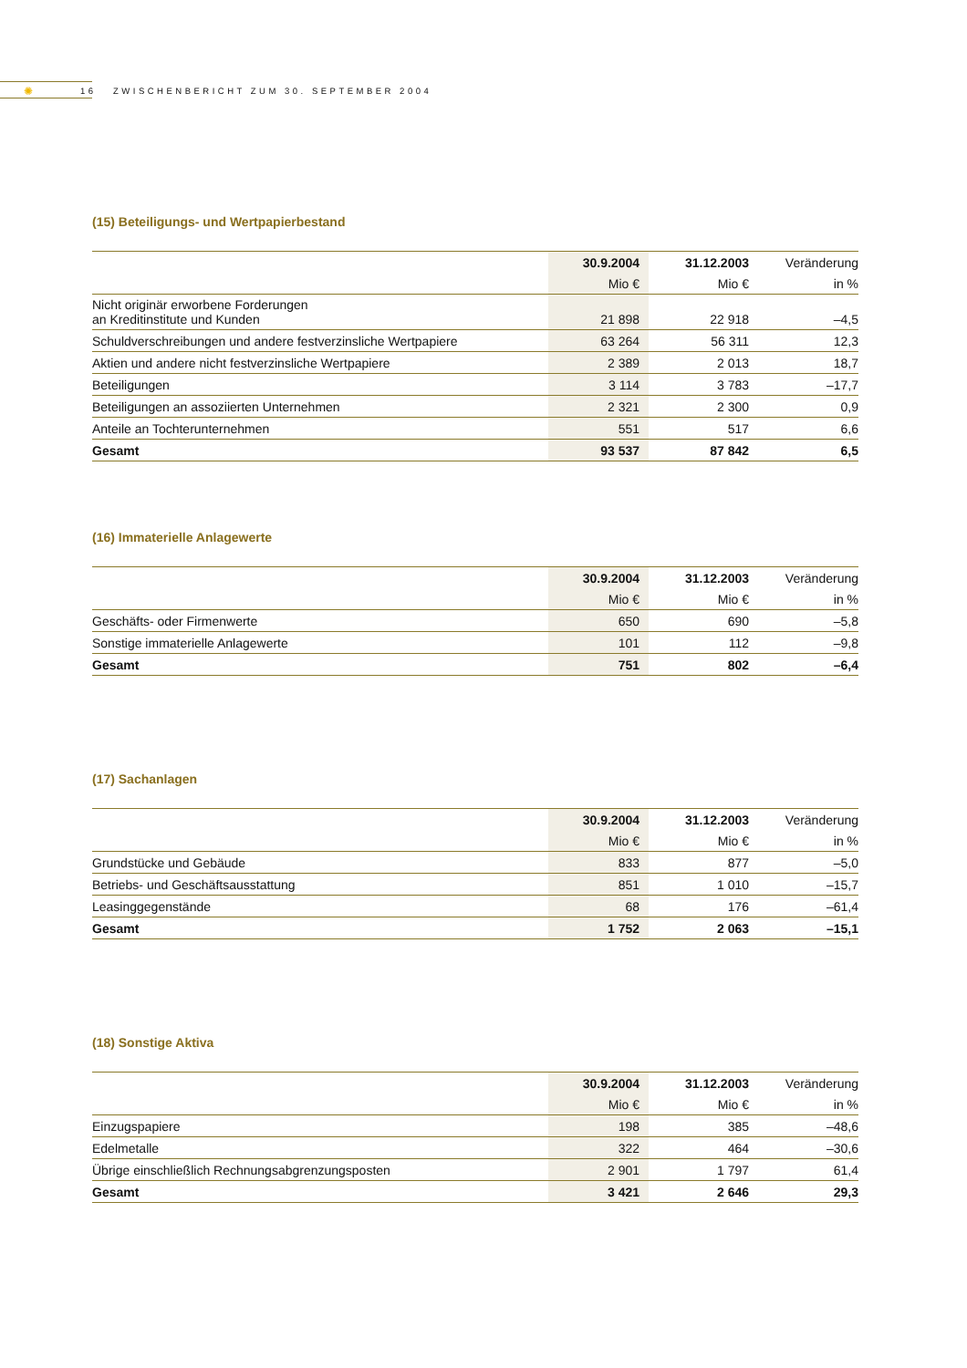✺
16 ZWISCHENBERICHT ZUM 30. SEPTEMBER 2004
(15) Beteiligungs- und Wertpapierbestand
| | 30.9.2004 | 31.12.2003 | Veränderung |
| --- | --- | --- | --- |
| | Mio € | Mio € | in % |
| Nicht originär erworbene Forderungen an Kreditinstitute und Kunden | 21 898 | 22 918 | –4,5 |
| Schuldverschreibungen und andere festverzinsliche Wertpapiere | 63 264 | 56 311 | 12,3 |
| Aktien und andere nicht festverzinsliche Wertpapiere | 2 389 | 2 013 | 18,7 |
| Beteiligungen | 3 114 | 3 783 | –17,7 |
| Beteiligungen an assoziierten Unternehmen | 2 321 | 2 300 | 0,9 |
| Anteile an Tochterunternehmen | 551 | 517 | 6,6 |
| Gesamt | 93 537 | 87 842 | 6,5 |
(16) Immaterielle Anlagewerte
| | 30.9.2004 | 31.12.2003 | Veränderung |
| --- | --- | --- | --- |
| | Mio € | Mio € | in % |
| Geschäfts- oder Firmenwerte | 650 | 690 | –5,8 |
| Sonstige immaterielle Anlagewerte | 101 | 112 | –9,8 |
| Gesamt | 751 | 802 | –6,4 |
(17) Sachanlagen
| | 30.9.2004 | 31.12.2003 | Veränderung |
| --- | --- | --- | --- |
| | Mio € | Mio € | in % |
| Grundstücke und Gebäude | 833 | 877 | –5,0 |
| Betriebs- und Geschäftsausstattung | 851 | 1 010 | –15,7 |
| Leasinggegenstände | 68 | 176 | –61,4 |
| Gesamt | 1 752 | 2 063 | –15,1 |
(18) Sonstige Aktiva
| | 30.9.2004 | 31.12.2003 | Veränderung |
| --- | --- | --- | --- |
| | Mio € | Mio € | in % |
| Einzugspapiere | 198 | 385 | –48,6 |
| Edelmetalle | 322 | 464 | –30,6 |
| Übrige einschließlich Rechnungsabgrenzungsposten | 2 901 | 1 797 | 61,4 |
| Gesamt | 3 421 | 2 646 | 29,3 |